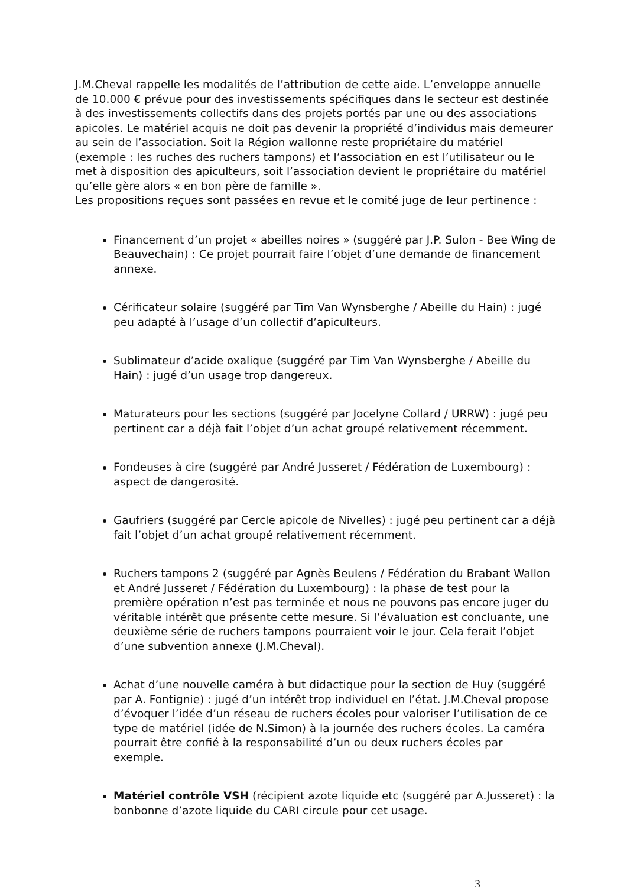J.M.Cheval rappelle les modalités de l’attribution de cette aide. L’enveloppe annuelle de 10.000 € prévue pour des investissements spécifiques dans le secteur est destinée à des investissements collectifs dans des projets portés par une ou des associations apicoles. Le matériel acquis ne doit pas devenir la propriété d’individus mais demeurer au sein de l’association. Soit la Région wallonne reste propriétaire du matériel (exemple : les ruches des ruchers tampons) et l’association en est l’utilisateur ou le met à disposition des apiculteurs, soit l’association devient le propriétaire du matériel qu’elle gère alors « en bon père de famille ».
Les propositions reçues sont passées en revue et le comité juge de leur pertinence :
Financement d’un projet « abeilles noires » (suggéré par J.P. Sulon - Bee Wing de Beauvechain) : Ce projet pourrait faire l’objet d’une demande de financement annexe.
Cérificateur solaire (suggéré par Tim Van Wynsberghe / Abeille du Hain) : jugé peu adapté à l’usage d’un collectif d’apiculteurs.
Sublimateur d’acide oxalique (suggéré par Tim Van Wynsberghe / Abeille du Hain) : jugé d’un usage trop dangereux.
Maturateurs pour les sections (suggéré par Jocelyne Collard / URRW) : jugé peu pertinent car a déjà fait l’objet d’un achat groupé relativement récemment.
Fondeuses à cire (suggéré par André Jusseret / Fédération de Luxembourg) : aspect de dangerosité.
Gaufriers (suggéré par Cercle apicole de Nivelles) : jugé peu pertinent car a déjà fait l’objet d’un achat groupé relativement récemment.
Ruchers tampons 2 (suggéré par Agnès Beulens / Fédération du Brabant Wallon et André Jusseret / Fédération du Luxembourg) : la phase de test pour la première opération n’est pas terminée et nous ne pouvons pas encore juger du véritable intérêt que présente cette mesure. Si l’évaluation est concluante, une deuxième série de ruchers tampons pourraient voir le jour. Cela ferait l’objet d’une subvention annexe (J.M.Cheval).
Achat d’une nouvelle caméra à but didactique pour la section de Huy (suggéré par A. Fontignie) : jugé d’un intérêt trop individuel en l’état. J.M.Cheval propose d’évoquer l’idée d’un réseau de ruchers écoles pour valoriser l’utilisation de ce type de matériel (idée de N.Simon) à la journée des ruchers écoles. La caméra pourrait être confié à la responsabilité d’un ou deux ruchers écoles par exemple.
Matériel contrôle VSH (récipient azote liquide etc (suggéré par A.Jusseret) : la bonbonne d’azote liquide du CARI circule pour cet usage.
3